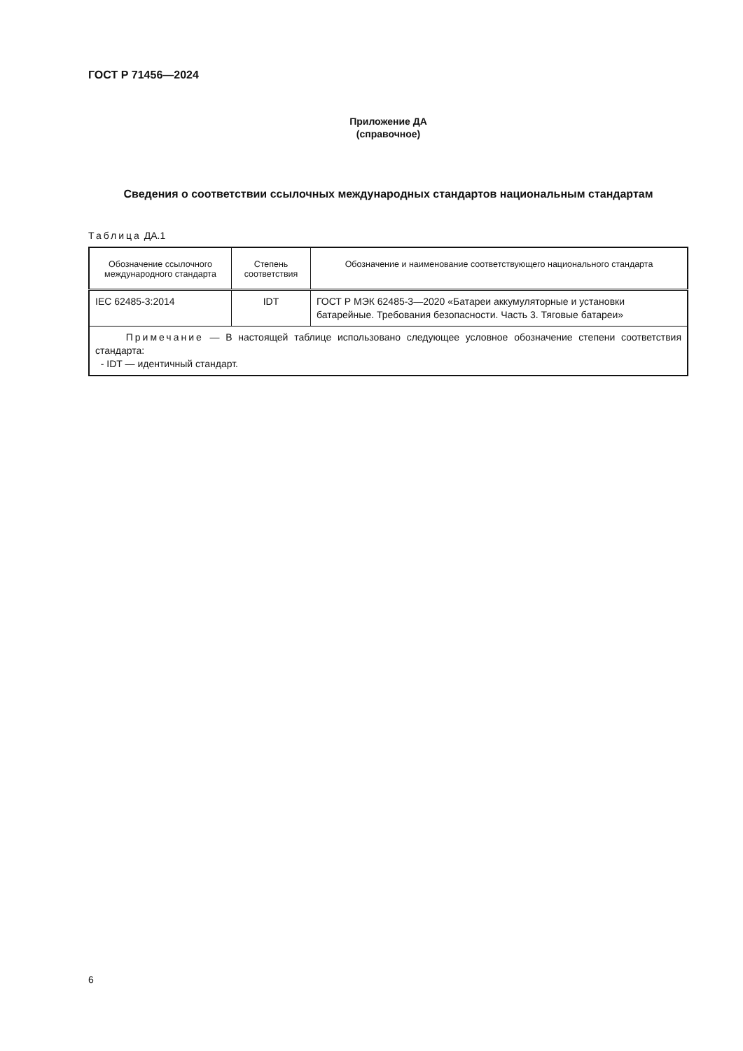ГОСТ Р 71456—2024
Приложение ДА
(справочное)
Сведения о соответствии ссылочных международных стандартов национальным стандартам
Таблица ДА.1
| Обозначение ссылочного международного стандарта | Степень соответствия | Обозначение и наименование соответствующего национального стандарта |
| --- | --- | --- |
| IEC 62485-3:2014 | IDT | ГОСТ Р МЭК 62485-3—2020 «Батареи аккумуляторные и установки батарейные. Требования безопасности. Часть 3. Тяговые батареи» |
| Примечание — В настоящей таблице использовано следующее условное обозначение степени соответствия стандарта: - IDT — идентичный стандарт. | | |
6